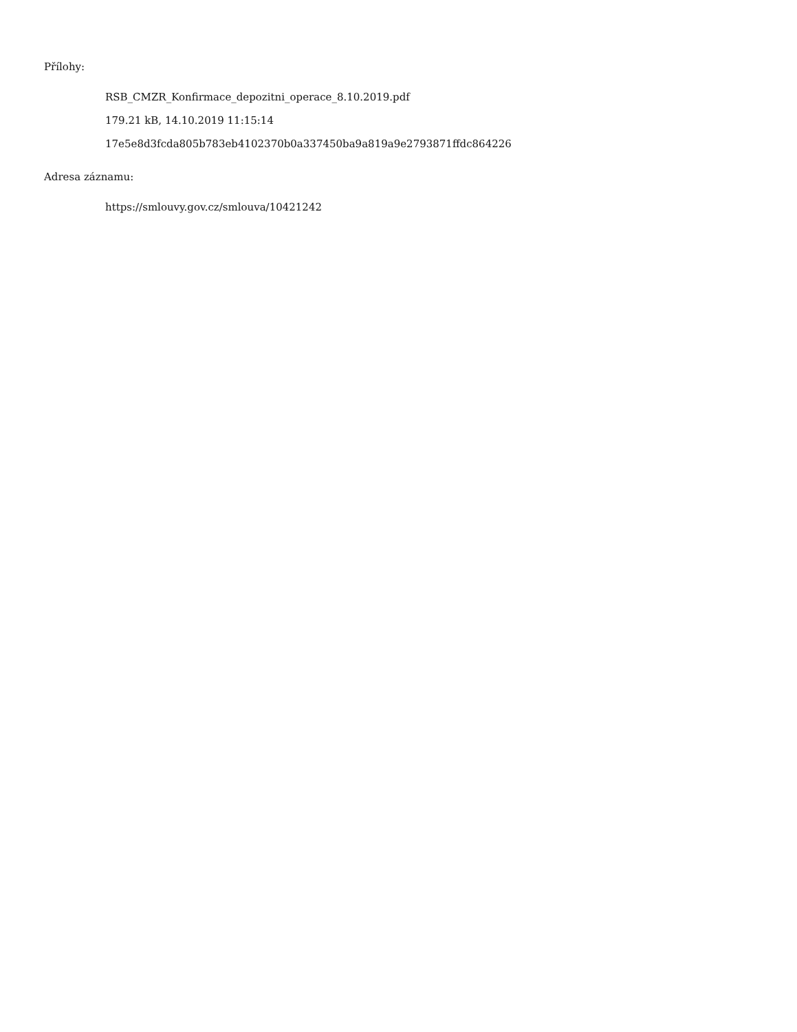Přílohy:
RSB_CMZR_Konfirmace_depozitni_operace_8.10.2019.pdf
179.21 kB, 14.10.2019 11:15:14
17e5e8d3fcda805b783eb4102370b0a337450ba9a819a9e2793871ffdc864226
Adresa záznamu:
https://smlouvy.gov.cz/smlouva/10421242